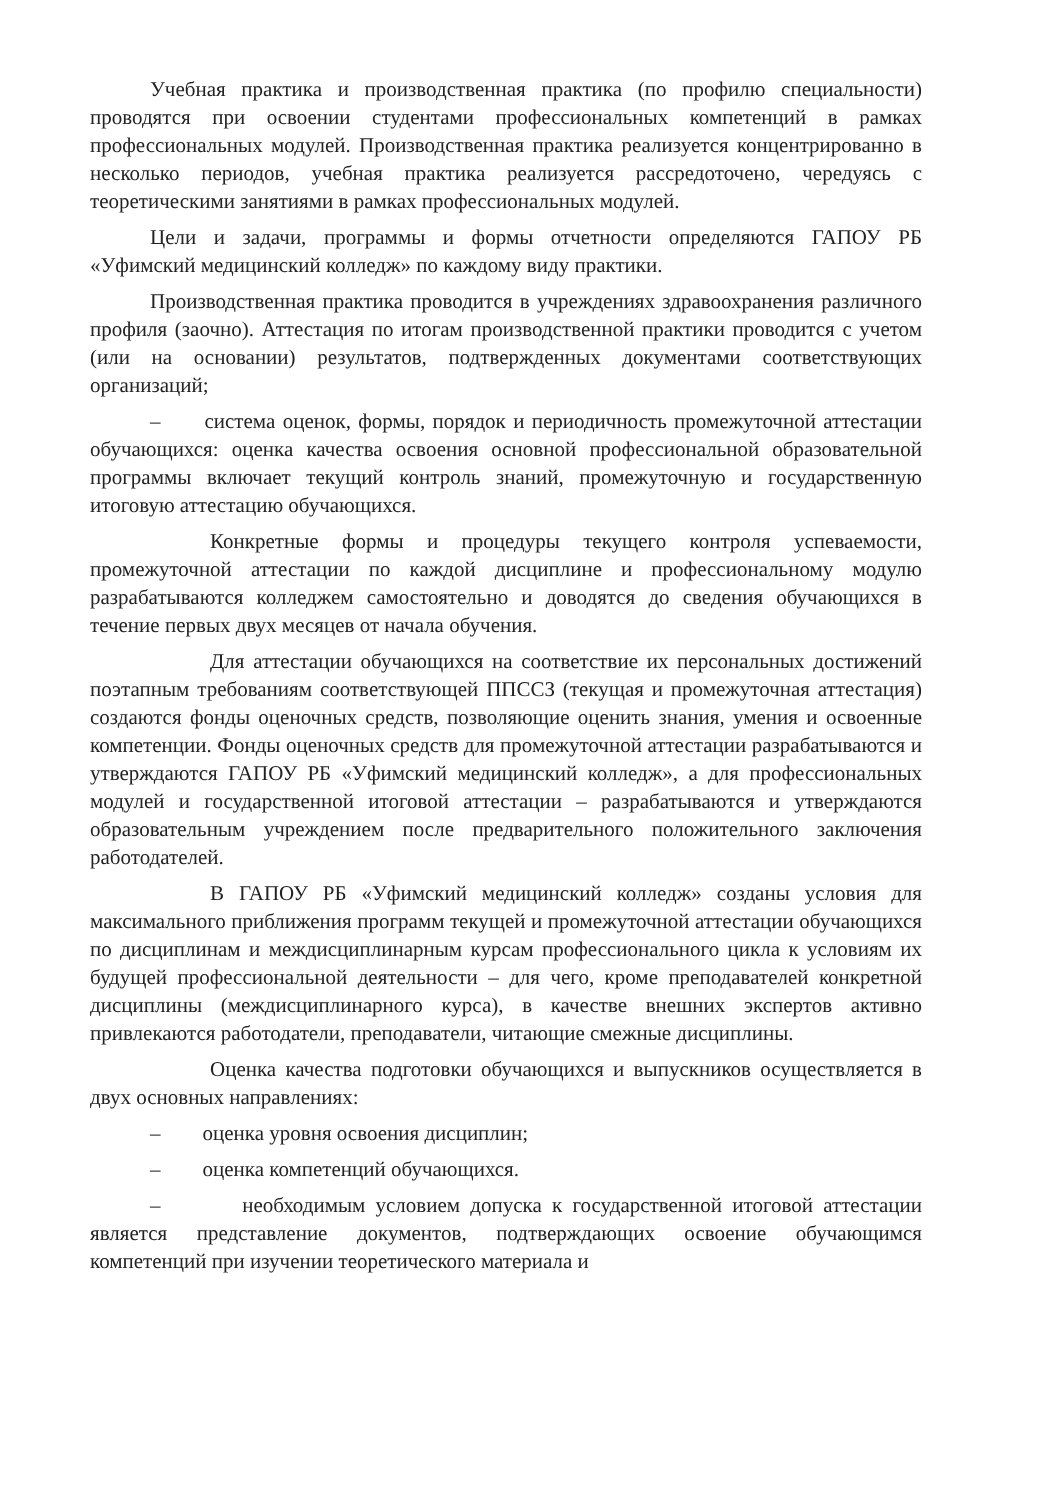Учебная практика и производственная практика (по профилю специальности) проводятся при освоении студентами профессиональных компетенций в рамках профессиональных модулей. Производственная практика реализуется концентрированно в несколько периодов, учебная практика реализуется рассредоточено, чередуясь с теоретическими занятиями в рамках профессиональных модулей.
Цели и задачи, программы и формы отчетности определяются ГАПОУ РБ «Уфимский медицинский колледж» по каждому виду практики.
Производственная практика проводится в учреждениях здравоохранения различного профиля (заочно). Аттестация по итогам производственной практики проводится с учетом (или на основании) результатов, подтвержденных документами соответствующих организаций;
– система оценок, формы, порядок и периодичность промежуточной аттестации обучающихся: оценка качества освоения основной профессиональной образовательной программы включает текущий контроль знаний, промежуточную и государственную итоговую аттестацию обучающихся.
Конкретные формы и процедуры текущего контроля успеваемости, промежуточной аттестации по каждой дисциплине и профессиональному модулю разрабатываются колледжем самостоятельно и доводятся до сведения обучающихся в течение первых двух месяцев от начала обучения.
Для аттестации обучающихся на соответствие их персональных достижений поэтапным требованиям соответствующей ППССЗ (текущая и промежуточная аттестация) создаются фонды оценочных средств, позволяющие оценить знания, умения и освоенные компетенции. Фонды оценочных средств для промежуточной аттестации разрабатываются и утверждаются ГАПОУ РБ «Уфимский медицинский колледж», а для профессиональных модулей и государственной итоговой аттестации – разрабатываются и утверждаются образовательным учреждением после предварительного положительного заключения работодателей.
В ГАПОУ РБ «Уфимский медицинский колледж» созданы условия для максимального приближения программ текущей и промежуточной аттестации обучающихся по дисциплинам и междисциплинарным курсам профессионального цикла к условиям их будущей профессиональной деятельности – для чего, кроме преподавателей конкретной дисциплины (междисциплинарного курса), в качестве внешних экспертов активно привлекаются работодатели, преподаватели, читающие смежные дисциплины.
Оценка качества подготовки обучающихся и выпускников осуществляется в двух основных направлениях:
– оценка уровня освоения дисциплин;
– оценка компетенций обучающихся.
– необходимым условием допуска к государственной итоговой аттестации является представление документов, подтверждающих освоение обучающимся компетенций при изучении теоретического материала и